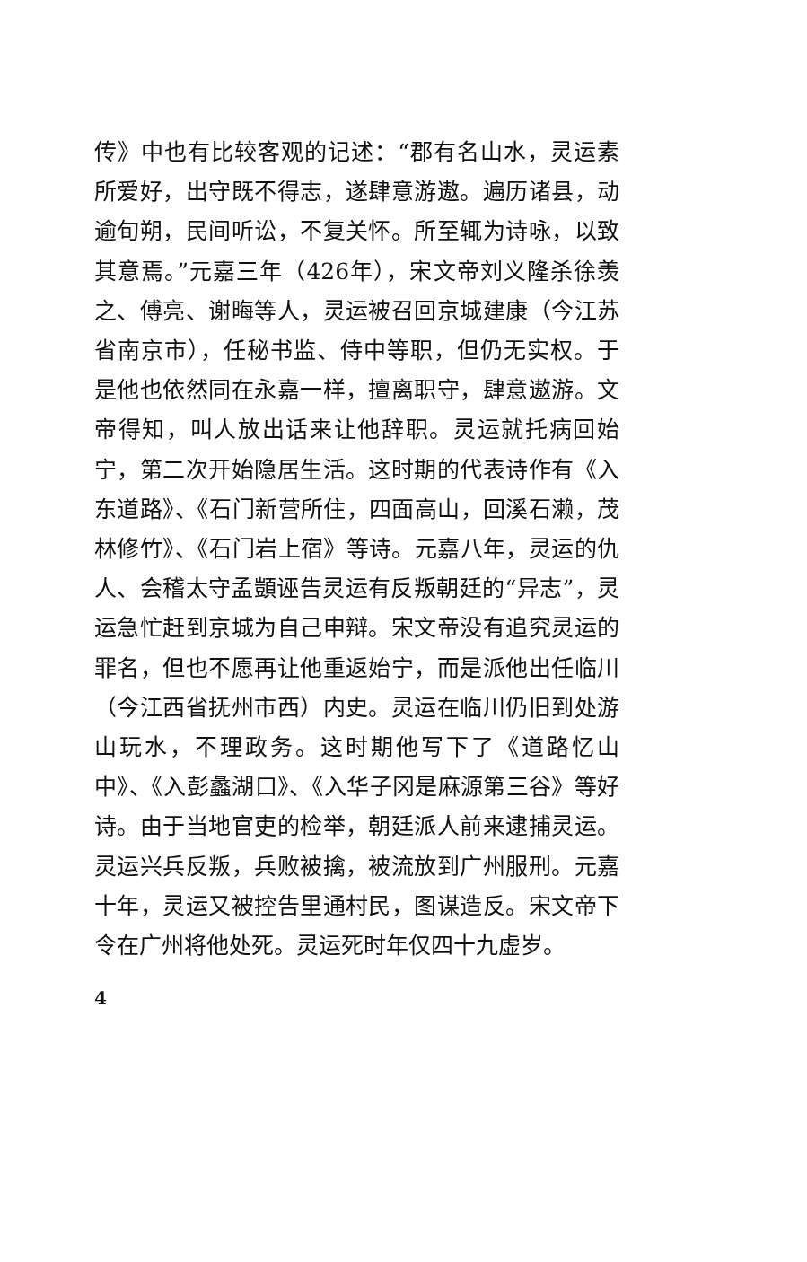传》中也有比较客观的记述：“郡有名山水，灵运素所爱好，出守既不得志，遂肆意游遨。遍历诸县，动逾旬朔，民间听讼，不复关怀。所至辄为诗咏，以致其意焉。”元嘉三年（426年），宋文帝刘义隆杀徐羡之、傅亮、谢晦等人，灵运被召回京城建康（今江苏省南京市），任秘书监、侍中等职，但仍无实权。于是他也依然同在永嘉一样，擅离职守，肆意遨游。文帝得知，叫人放出话来让他辞职。灵运就托病回始宁，第二次开始隐居生活。这时期的代表诗作有《入东道路》、《石门新营所住，四面高山，回溪石濑，茂林修竹》、《石门岩上宿》等诗。元嘉八年，灵运的仇人、会稽太守孟顗诬告灵运有反叛朝廷的“异志”，灵运急忙赶到京城为自己申辩。宋文帝没有追究灵运的罪名，但也不愿再让他重返始宁，而是派他出任临川（今江西省抚州市西）内史。灵运在临川仍旧到处游山玩水，不理政务。这时期他写下了《道路忆山中》、《入彭蠡湖口》、《入华子冈是麻源第三谷》等好诗。由于当地官吏的检举，朝廷派人前来逮捕灵运。灵运兴兵反叛，兵败被擒，被流放到广州服刑。元嘉十年，灵运又被控告里通村民，图谋造反。宋文帝下令在广州将他处死。灵运死时年仅四十九虚岁。
4